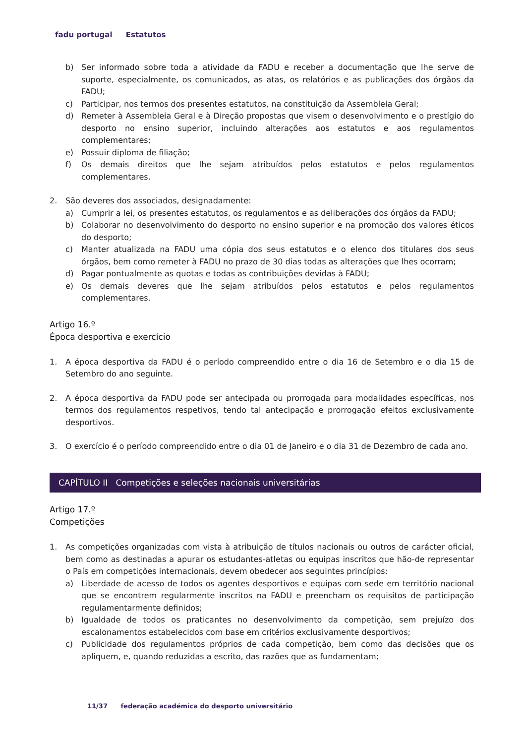fadu portugal Estatutos
b) Ser informado sobre toda a atividade da FADU e receber a documentação que lhe serve de suporte, especialmente, os comunicados, as atas, os relatórios e as publicações dos órgãos da FADU;
c) Participar, nos termos dos presentes estatutos, na constituição da Assembleia Geral;
d) Remeter à Assembleia Geral e à Direção propostas que visem o desenvolvimento e o prestígio do desporto no ensino superior, incluindo alterações aos estatutos e aos regulamentos complementares;
e) Possuir diploma de filiação;
f) Os demais direitos que lhe sejam atribuídos pelos estatutos e pelos regulamentos complementares.
2. São deveres dos associados, designadamente:
a) Cumprir a lei, os presentes estatutos, os regulamentos e as deliberações dos órgãos da FADU;
b) Colaborar no desenvolvimento do desporto no ensino superior e na promoção dos valores éticos do desporto;
c) Manter atualizada na FADU uma cópia dos seus estatutos e o elenco dos titulares dos seus órgãos, bem como remeter à FADU no prazo de 30 dias todas as alterações que lhes ocorram;
d) Pagar pontualmente as quotas e todas as contribuições devidas à FADU;
e) Os demais deveres que lhe sejam atribuídos pelos estatutos e pelos regulamentos complementares.
Artigo 16.º
Época desportiva e exercício
1. A época desportiva da FADU é o período compreendido entre o dia 16 de Setembro e o dia 15 de Setembro do ano seguinte.
2. A época desportiva da FADU pode ser antecipada ou prorrogada para modalidades específicas, nos termos dos regulamentos respetivos, tendo tal antecipação e prorrogação efeitos exclusivamente desportivos.
3. O exercício é o período compreendido entre o dia 01 de Janeiro e o dia 31 de Dezembro de cada ano.
CAPÍTULO II Competições e seleções nacionais universitárias
Artigo 17.º
Competições
1. As competições organizadas com vista à atribuição de títulos nacionais ou outros de carácter oficial, bem como as destinadas a apurar os estudantes-atletas ou equipas inscritos que hão-de representar o País em competições internacionais, devem obedecer aos seguintes princípios:
a) Liberdade de acesso de todos os agentes desportivos e equipas com sede em território nacional que se encontrem regularmente inscritos na FADU e preencham os requisitos de participação regulamentarmente definidos;
b) Igualdade de todos os praticantes no desenvolvimento da competição, sem prejuízo dos escalonamentos estabelecidos com base em critérios exclusivamente desportivos;
c) Publicidade dos regulamentos próprios de cada competição, bem como das decisões que os apliquem, e, quando reduzidas a escrito, das razões que as fundamentam;
11/37 federação académica do desporto universitário